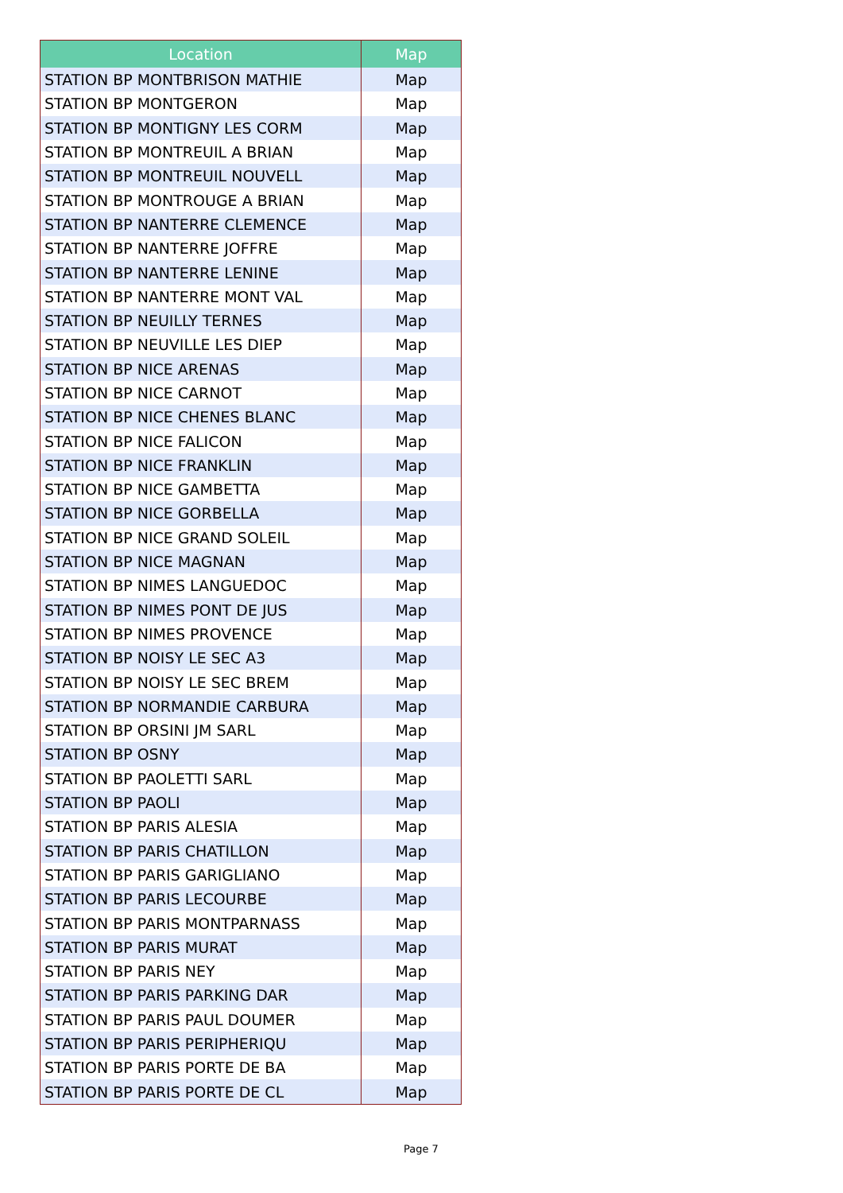| Location | Map |
| --- | --- |
| STATION BP MONTBRISON MATHIE | Map |
| STATION BP MONTGERON | Map |
| STATION BP MONTIGNY LES CORM | Map |
| STATION BP MONTREUIL A BRIAN | Map |
| STATION BP MONTREUIL NOUVELL | Map |
| STATION BP MONTROUGE A BRIAN | Map |
| STATION BP NANTERRE CLEMENCE | Map |
| STATION BP NANTERRE JOFFRE | Map |
| STATION BP NANTERRE LENINE | Map |
| STATION BP NANTERRE MONT VAL | Map |
| STATION BP NEUILLY TERNES | Map |
| STATION BP NEUVILLE LES DIEP | Map |
| STATION BP NICE ARENAS | Map |
| STATION BP NICE CARNOT | Map |
| STATION BP NICE CHENES BLANC | Map |
| STATION BP NICE FALICON | Map |
| STATION BP NICE FRANKLIN | Map |
| STATION BP NICE GAMBETTA | Map |
| STATION BP NICE GORBELLA | Map |
| STATION BP NICE GRAND SOLEIL | Map |
| STATION BP NICE MAGNAN | Map |
| STATION BP NIMES LANGUEDOC | Map |
| STATION BP NIMES PONT DE JUS | Map |
| STATION BP NIMES PROVENCE | Map |
| STATION BP NOISY LE SEC A3 | Map |
| STATION BP NOISY LE SEC BREM | Map |
| STATION BP NORMANDIE CARBURA | Map |
| STATION BP ORSINI JM SARL | Map |
| STATION BP OSNY | Map |
| STATION BP PAOLETTI SARL | Map |
| STATION BP PAOLI | Map |
| STATION BP PARIS ALESIA | Map |
| STATION BP PARIS CHATILLON | Map |
| STATION BP PARIS GARIGLIANO | Map |
| STATION BP PARIS LECOURBE | Map |
| STATION BP PARIS MONTPARNASS | Map |
| STATION BP PARIS MURAT | Map |
| STATION BP PARIS NEY | Map |
| STATION BP PARIS PARKING DAR | Map |
| STATION BP PARIS PAUL DOUMER | Map |
| STATION BP PARIS PERIPHERIQU | Map |
| STATION BP PARIS PORTE DE BA | Map |
| STATION BP PARIS PORTE DE CL | Map |
Page 7